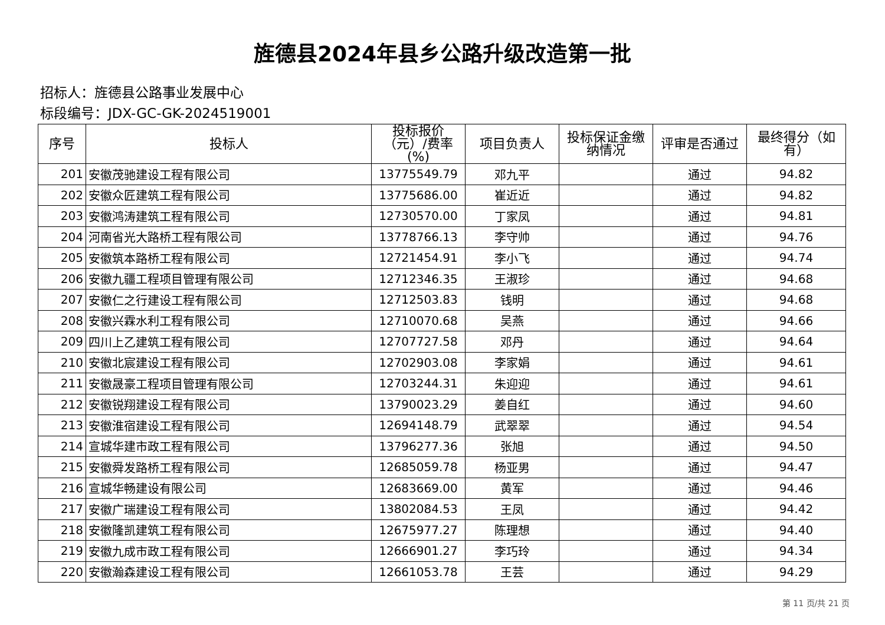旌德县2024年县乡公路升级改造第一批
招标人：旌德县公路事业发展中心
标段编号：JDX-GC-GK-2024519001
| 序号 | 投标人 | 投标报价（元）/费率(%) | 项目负责人 | 投标保证金缴纳情况 | 评审是否通过 | 最终得分（如有） |
| --- | --- | --- | --- | --- | --- | --- |
| 201 | 安徽茂驰建设工程有限公司 | 13775549.79 | 邓九平 | | 通过 | 94.82 |
| 202 | 安徽众匠建筑工程有限公司 | 13775686.00 | 崔近近 | | 通过 | 94.82 |
| 203 | 安徽鸿涛建筑工程有限公司 | 12730570.00 | 丁家凤 | | 通过 | 94.81 |
| 204 | 河南省光大路桥工程有限公司 | 13778766.13 | 李守帅 | | 通过 | 94.76 |
| 205 | 安徽筑本路桥工程有限公司 | 12721454.91 | 李小飞 | | 通过 | 94.74 |
| 206 | 安徽九疆工程项目管理有限公司 | 12712346.35 | 王淑珍 | | 通过 | 94.68 |
| 207 | 安徽仁之行建设工程有限公司 | 12712503.83 | 钱明 | | 通过 | 94.68 |
| 208 | 安徽兴霖水利工程有限公司 | 12710070.68 | 吴燕 | | 通过 | 94.66 |
| 209 | 四川上乙建筑工程有限公司 | 12707727.58 | 邓丹 | | 通过 | 94.64 |
| 210 | 安徽北宸建设工程有限公司 | 12702903.08 | 李家娟 | | 通过 | 94.61 |
| 211 | 安徽晟豪工程项目管理有限公司 | 12703244.31 | 朱迎迎 | | 通过 | 94.61 |
| 212 | 安徽锐翔建设工程有限公司 | 13790023.29 | 姜自红 | | 通过 | 94.60 |
| 213 | 安徽淮宿建设工程有限公司 | 12694148.79 | 武翠翠 | | 通过 | 94.54 |
| 214 | 宣城华建市政工程有限公司 | 13796277.36 | 张旭 | | 通过 | 94.50 |
| 215 | 安徽舜发路桥工程有限公司 | 12685059.78 | 杨亚男 | | 通过 | 94.47 |
| 216 | 宣城华畅建设有限公司 | 12683669.00 | 黄军 | | 通过 | 94.46 |
| 217 | 安徽广瑞建设工程有限公司 | 13802084.53 | 王凤 | | 通过 | 94.42 |
| 218 | 安徽隆凯建筑工程有限公司 | 12675977.27 | 陈理想 | | 通过 | 94.40 |
| 219 | 安徽九成市政工程有限公司 | 12666901.27 | 李巧玲 | | 通过 | 94.34 |
| 220 | 安徽瀚森建设工程有限公司 | 12661053.78 | 王芸 | | 通过 | 94.29 |
第 11 页/共 21 页